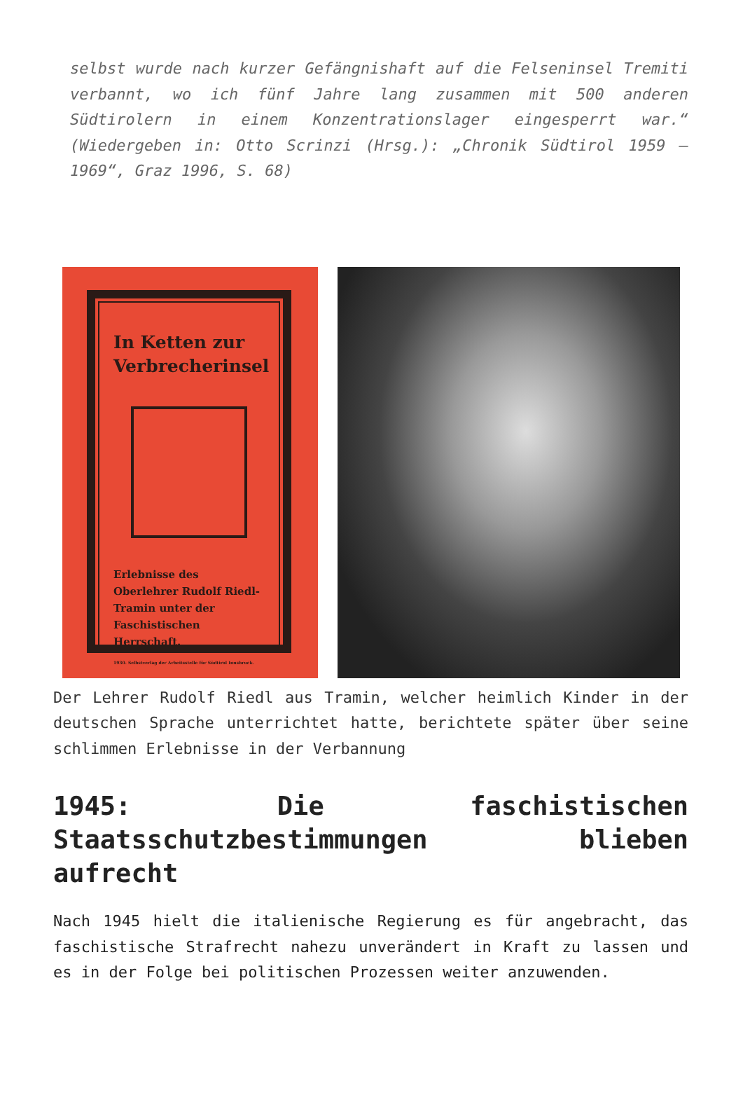selbst wurde nach kurzer Gefängnishaft auf die Felseninsel Tremiti verbannt, wo ich fünf Jahre lang zusammen mit 500 anderen Südtirolern in einem Konzentrationslager eingesperrt war.“ (Wiedergeben in: Otto Scrinzi (Hrsg.): „Chronik Südtirol 1959 – 1969“, Graz 1996, S. 68)
In Ketten zur Verbrecherinsel
Erlebnisse des Oberlehrer Rudolf Riedl-Tramin unter der Faschistischen Herrschaft.
1930. Selbstverlag der Arbeitsstelle für Südtirol Innsbruck.
Der Lehrer Rudolf Riedl aus Tramin, welcher heimlich Kinder in der deutschen Sprache unterrichtet hatte, berichtete später über seine schlimmen Erlebnisse in der Verbannung
1945: Die faschistischen Staatsschutzbestimmungen blieben aufrecht
Nach 1945 hielt die italienische Regierung es für angebracht, das faschistische Strafrecht nahezu unverändert in Kraft zu lassen und es in der Folge bei politischen Prozessen weiter anzuwenden.